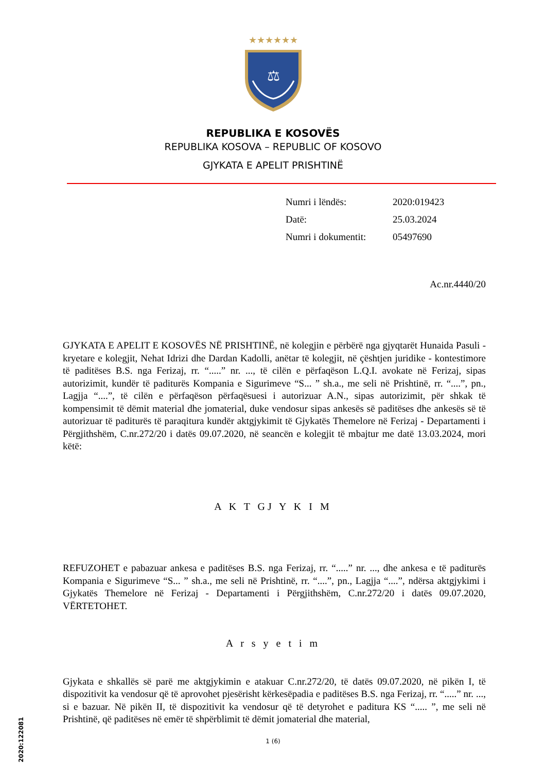★★★★★★
⚖
REPUBLIKA E KOSOVËS
REPUBLIKA KOSOVA – REPUBLIC OF KOSOVO
GJYKATA E APELIT PRISHTINË
| Numri i lëndës: | 2020:019423 |
| Datë: | 25.03.2024 |
| Numri i dokumentit: | 05497690 |
Ac.nr.4440/20
GJYKATA E APELIT E KOSOVËS NË PRISHTINË, në kolegjin e përbërë nga gjyqtarët Hunaida Pasuli - kryetare e kolegjit, Nehat Idrizi dhe Dardan Kadolli, anëtar të kolegjit, në çështjen juridike - kontestimore të paditëses B.S. nga Ferizaj, rr. “.....” nr. ..., të cilën e përfaqëson L.Q.I. avokate në Ferizaj, sipas autorizimit, kundër të paditurës Kompania e Sigurimeve “S... ” sh.a., me seli në Prishtinë, rr. “....”, pn., Lagjja “....”, të cilën e përfaqëson përfaqësuesi i autorizuar A.N., sipas autorizimit, për shkak të kompensimit të dëmit material dhe jomaterial, duke vendosur sipas ankesës së paditëses dhe ankesës së të autorizuar të paditurës të paraqitura kundër aktgjykimit të Gjykatës Themelore në Ferizaj - Departamenti i Përgjithshëm, C.nr.272/20 i datës 09.07.2020, në seancën e kolegjit të mbajtur me datë 13.03.2024, mori këtë:
A K T GJ Y K I M
REFUZOHET e pabazuar ankesa e paditëses B.S. nga Ferizaj, rr. “.....” nr. ..., dhe ankesa e të paditurës Kompania e Sigurimeve “S... ” sh.a., me seli në Prishtinë, rr. “....”, pn., Lagjja “....”, ndërsa aktgjykimi i Gjykatës Themelore në Ferizaj - Departamenti i Përgjithshëm, C.nr.272/20 i datës 09.07.2020, VËRTETOHET.
A r s y e t i m
Gjykata e shkallës së parë me aktgjykimin e atakuar C.nr.272/20, të datës 09.07.2020, në pikën I, të dispozitivit ka vendosur që të aprovohet pjesërisht kërkesëpadia e paditëses B.S. nga Ferizaj, rr. “.....” nr. ..., si e bazuar. Në pikën II, të dispozitivit ka vendosur që të detyrohet e paditura KS “..... ”, me seli në Prishtinë, që paditëses në emër të shpërblimit të dëmit jomaterial dhe material,
2020:122081
1 (6)